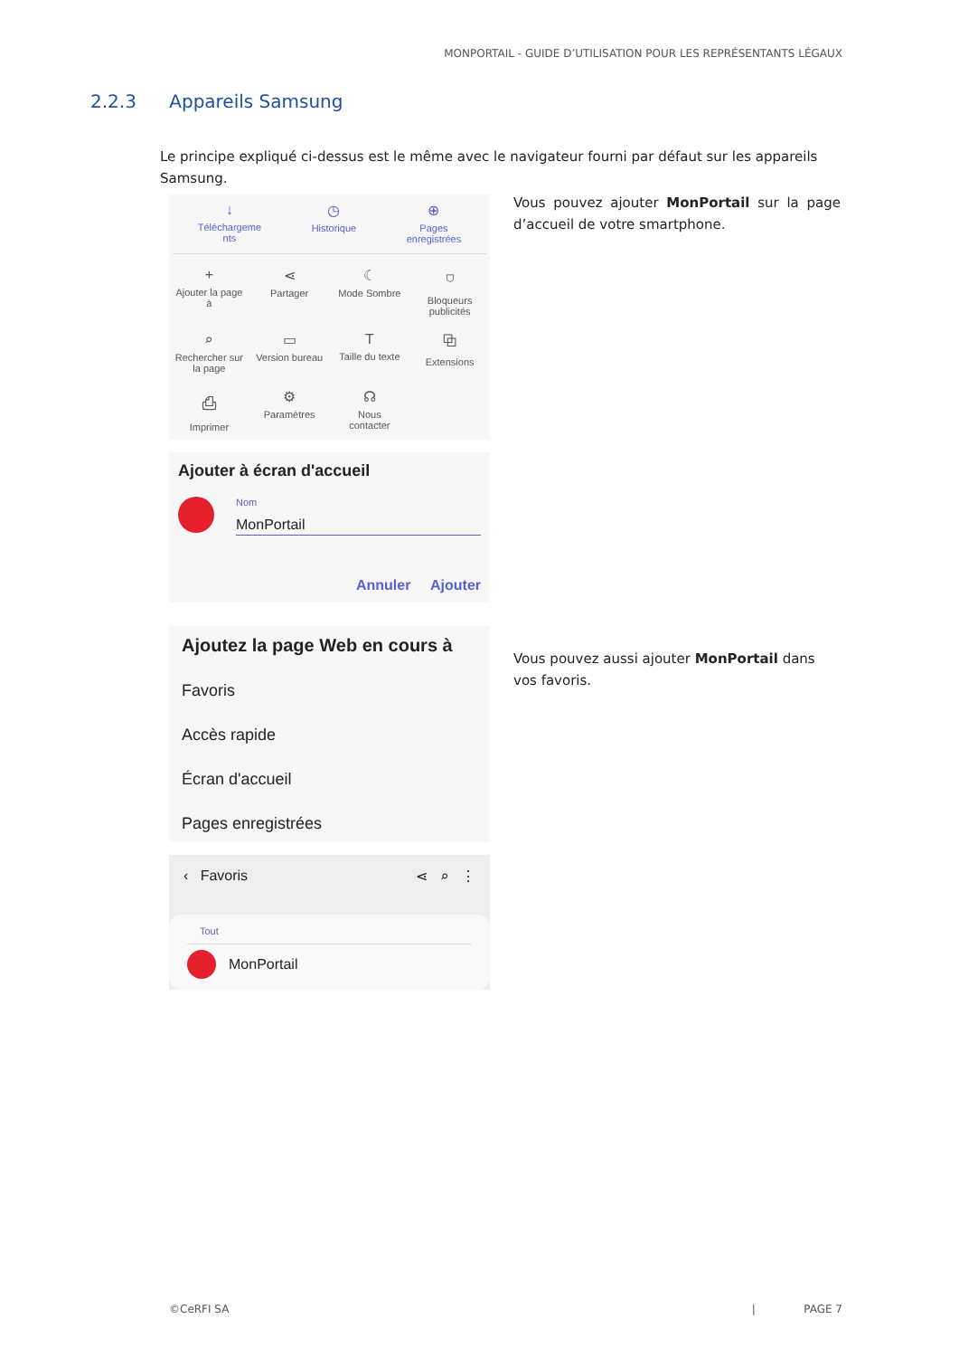MONPORTAIL - GUIDE D’UTILISATION POUR LES REPRÉSENTANTS LÉGAUX
2.2.3 Appareils Samsung
Le principe expliqué ci-dessus est le même avec le navigateur fourni par défaut sur les appareils Samsung.
↓
Téléchargeme
nts
◷
Historique
⊕
Pages
enregistrées
+
Ajouter la page
à
⋖
Partager
☾
Mode Sombre
⛉
Bloqueurs
publicités
⌕
Rechercher sur
la page
▭
Version bureau
T
Taille du texte
⧉
Extensions
⎙
Imprimer
⚙
Paramètres
☊
Nous
contacter
Ajouter à écran d'accueil
Nom
MonPortail
Annuler Ajouter
Ajoutez la page Web en cours à
Favoris
Accès rapide
Écran d'accueil
Pages enregistrées
‹ Favoris ⋖ ⌕ ⋮
Tout
MonPortail
Vous pouvez ajouter MonPortail sur la page d’accueil de votre smartphone.
Vous pouvez aussi ajouter MonPortail dans vos favoris.
©CeRFI SA | PAGE 7